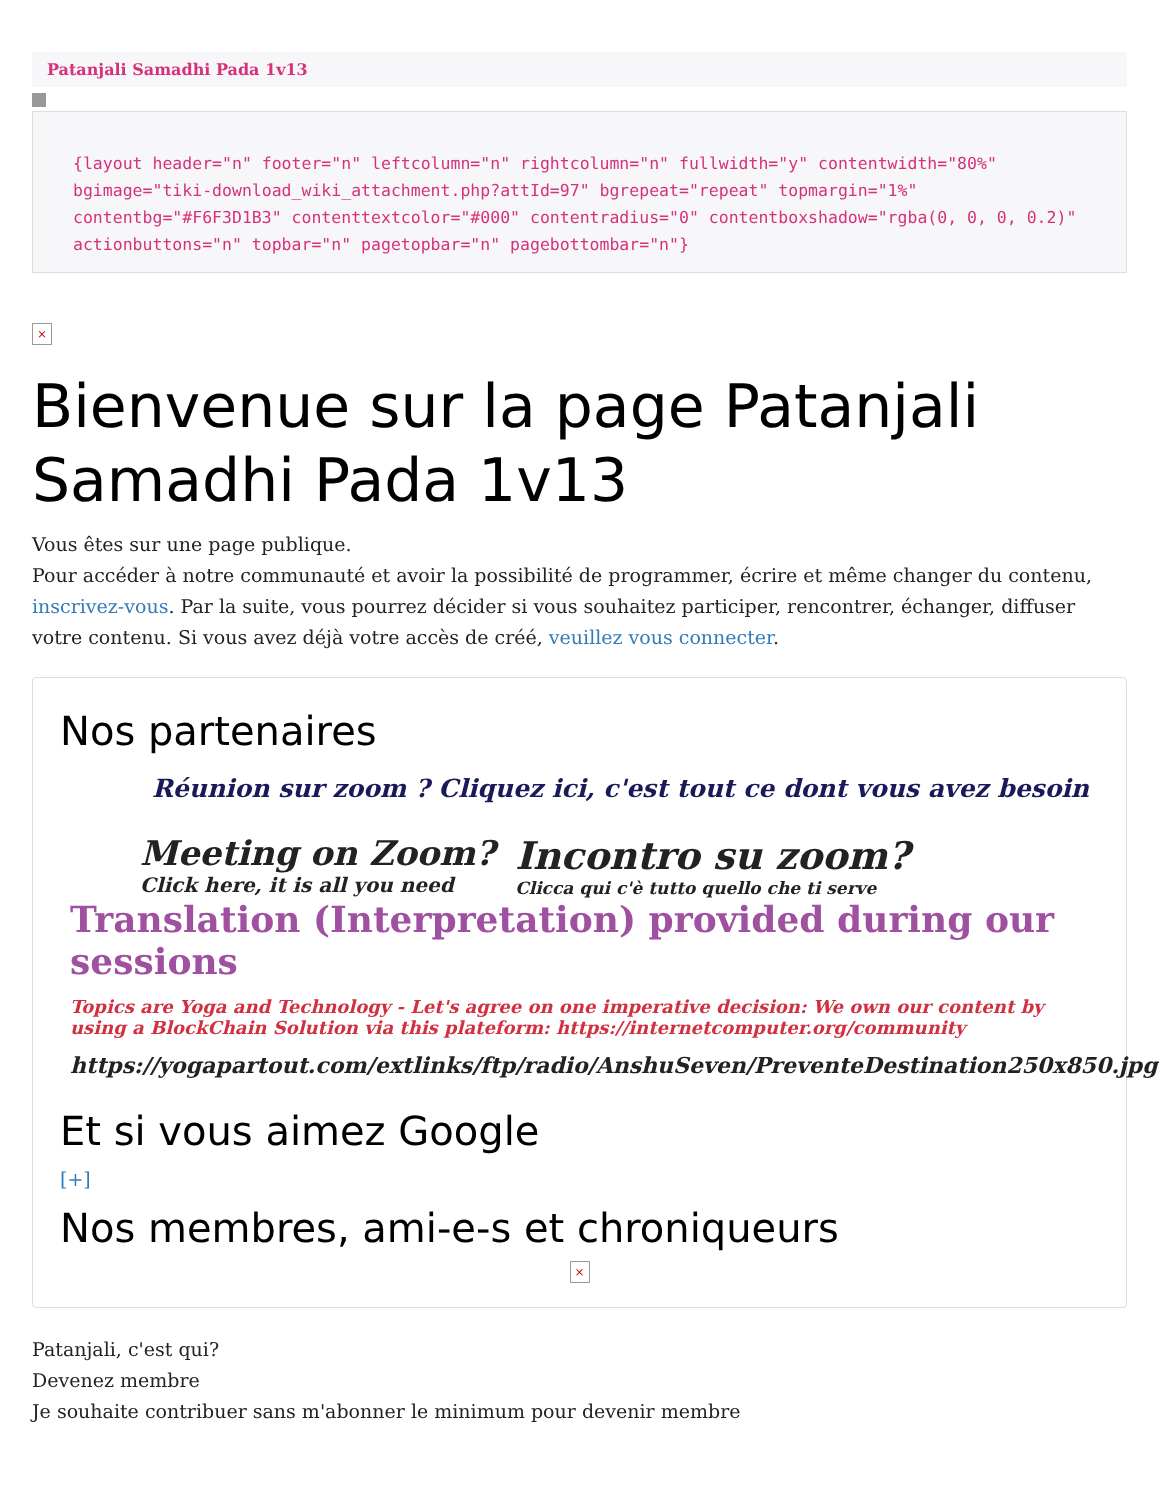Patanjali Samadhi Pada 1v13
{layout header="n" footer="n" leftcolumn="n" rightcolumn="n" fullwidth="y" contentwidth="80%" bgimage="tiki-download_wiki_attachment.php?attId=97" bgrepeat="repeat" topmargin="1%" contentbg="#F6F3D1B3" contenttextcolor="#000" contentradius="0" contentboxshadow="rgba(0, 0, 0, 0.2)" actionbuttons="n" topbar="n" pagetopbar="n" pagebottombar="n"}
×
Bienvenue sur la page Patanjali Samadhi Pada 1v13
Vous êtes sur une page publique.
Pour accéder à notre communauté et avoir la possibilité de programmer, écrire et même changer du contenu, inscrivez-vous. Par la suite, vous pourrez décider si vous souhaitez participer, rencontrer, échanger, diffuser votre contenu. Si vous avez déjà votre accès de créé, veuillez vous connecter.
Nos partenaires
Réunion sur zoom ? Cliquez ici, c'est tout ce dont vous avez besoin
Meeting on Zoom?
Click here, it is all you need
Incontro su zoom?
Clicca qui c'è tutto quello che ti serve
Translation (Interpretation) provided during our sessions
Topics are Yoga and Technology - Let's agree on one imperative decision: We own our content by using a BlockChain Solution via this plateform: https://internetcomputer.org/community
https://yogapartout.com/extlinks/ftp/radio/AnshuSeven/PreventeDestination250x850.jpg
Et si vous aimez Google
[+]
Nos membres, ami-e-s et chroniqueurs
×
Patanjali, c'est qui?
Devenez membre
Je souhaite contribuer sans m'abonner le minimum pour devenir membre